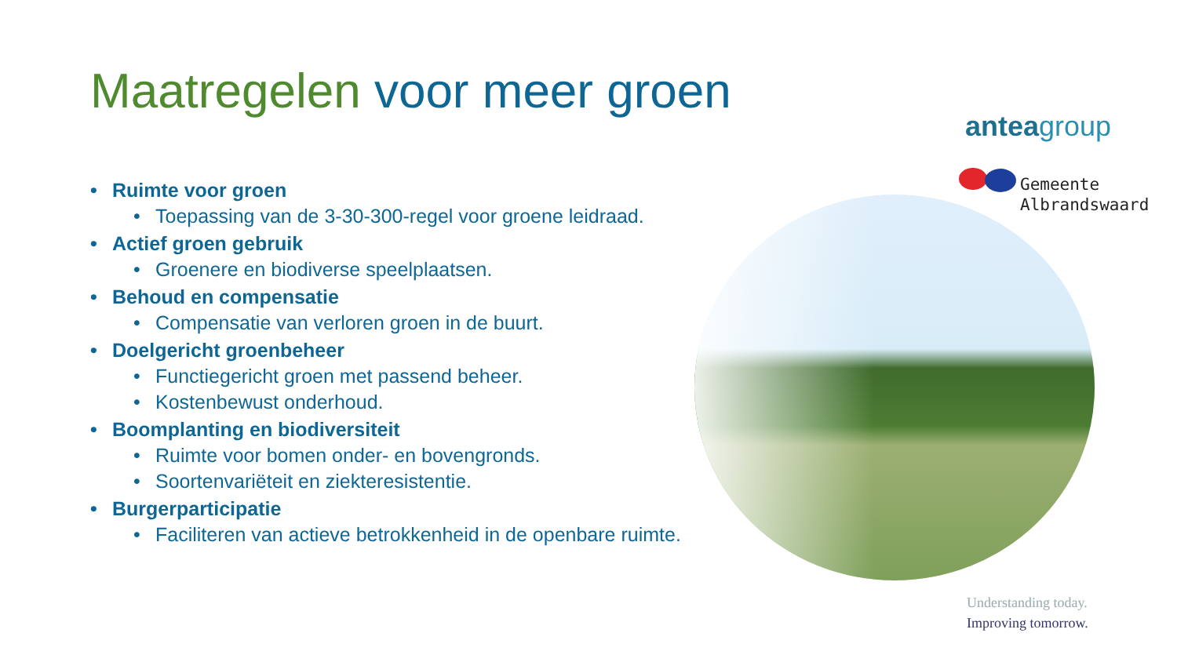Maatregelen voor meer groen
anteagroup
Gemeente
Albrandswaard
Ruimte voor groen
Toepassing van de 3-30-300-regel voor groene leidraad.
Actief groen gebruik
Groenere en biodiverse speelplaatsen.
Behoud en compensatie
Compensatie van verloren groen in de buurt.
Doelgericht groenbeheer
Functiegericht groen met passend beheer.
Kostenbewust onderhoud.
Boomplanting en biodiversiteit
Ruimte voor bomen onder- en bovengronds.
Soortenvariëteit en ziekteresistentie.
Burgerparticipatie
Faciliteren van actieve betrokkenheid in de openbare ruimte.
Understanding today.
Improving tomorrow.